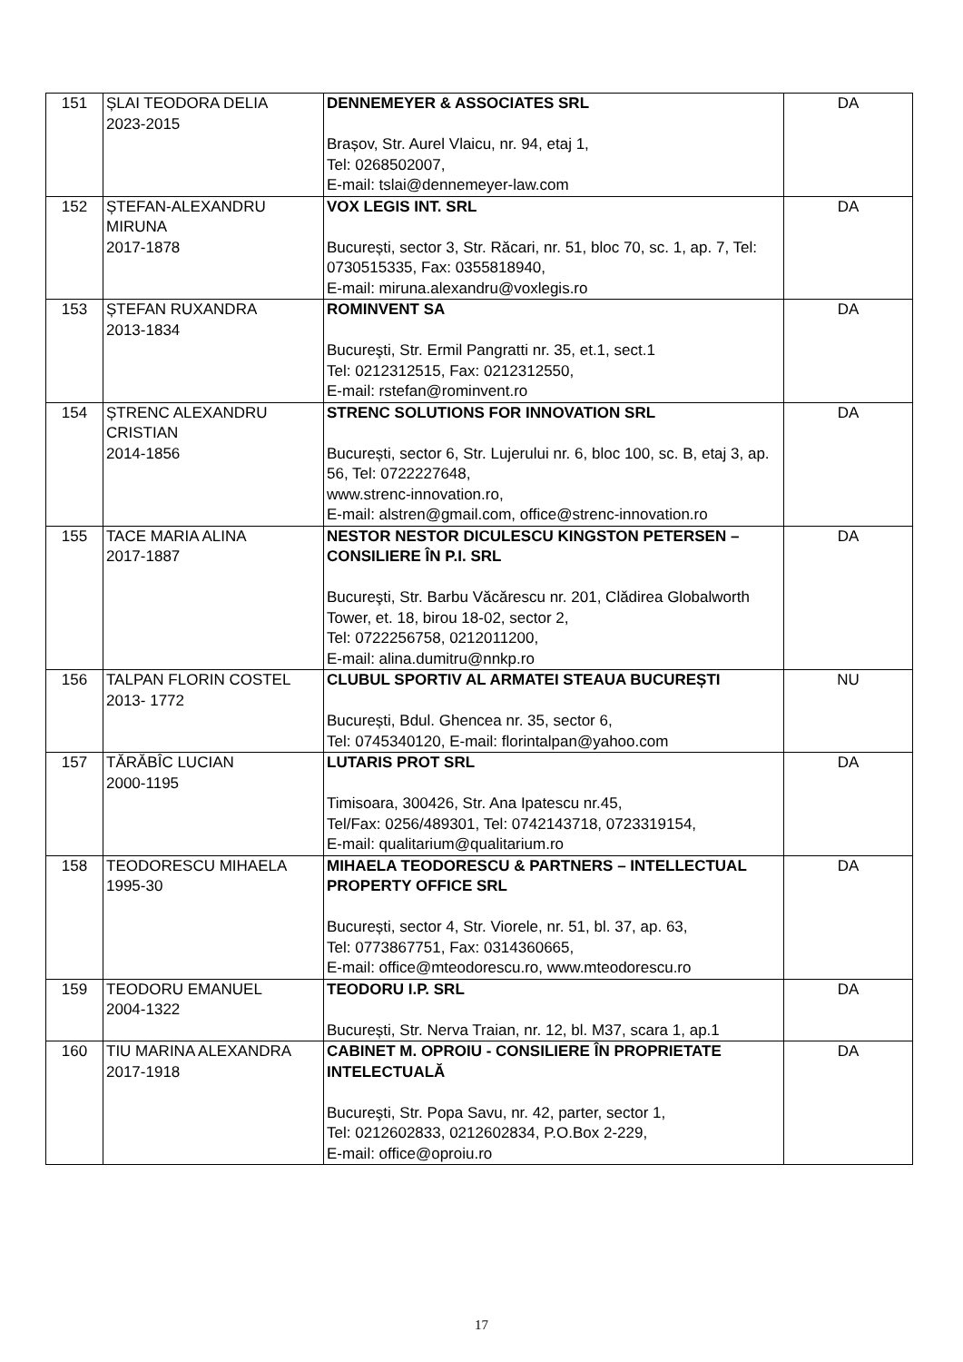| 151 | ȘLAI TEODORA DELIA 2023-2015 | DENNEMEYER & ASSOCIATES SRL Brașov, Str. Aurel Vlaicu, nr. 94, etaj 1, Tel: 0268502007, E-mail: tslai@dennemeyer-law.com | DA |
| 152 | ȘTEFAN-ALEXANDRU MIRUNA 2017-1878 | VOX LEGIS INT. SRL București, sector 3, Str. Răcari, nr. 51, bloc 70, sc. 1, ap. 7, Tel: 0730515335, Fax: 0355818940, E-mail: miruna.alexandru@voxlegis.ro | DA |
| 153 | ȘTEFAN RUXANDRA 2013-1834 | ROMINVENT SA Bucureşti, Str. Ermil Pangratti nr. 35, et.1, sect.1 Tel: 0212312515, Fax: 0212312550, E-mail: rstefan@rominvent.ro | DA |
| 154 | ȘTRENC ALEXANDRU CRISTIAN 2014-1856 | STRENC SOLUTIONS FOR INNOVATION SRL București, sector 6, Str. Lujerului nr. 6, bloc 100, sc. B, etaj 3, ap. 56, Tel: 0722227648, www.strenc-innovation.ro, E-mail: alstren@gmail.com, office@strenc-innovation.ro | DA |
| 155 | TACE MARIA ALINA 2017-1887 | NESTOR NESTOR DICULESCU KINGSTON PETERSEN – CONSILIERE ÎN P.I. SRL Bucureşti, Str. Barbu Văcărescu nr. 201, Clădirea Globalworth Tower, et. 18, birou 18-02, sector 2, Tel: 0722256758, 0212011200, E-mail: alina.dumitru@nnkp.ro | DA |
| 156 | TALPAN FLORIN COSTEL 2013- 1772 | CLUBUL SPORTIV AL ARMATEI STEAUA BUCUREȘTI București, Bdul. Ghencea nr. 35, sector 6, Tel: 0745340120, E-mail: florintalpan@yahoo.com | NU |
| 157 | TĂRĂBÎC LUCIAN 2000-1195 | LUTARIS PROT SRL Timisoara, 300426, Str. Ana Ipatescu nr.45, Tel/Fax: 0256/489301, Tel: 0742143718, 0723319154, E-mail: qualitarium@qualitarium.ro | DA |
| 158 | TEODORESCU MIHAELA 1995-30 | MIHAELA TEODORESCU & PARTNERS – INTELLECTUAL PROPERTY OFFICE SRL București, sector 4, Str. Viorele, nr. 51, bl. 37, ap. 63, Tel: 0773867751, Fax: 0314360665, E-mail: office@mteodorescu.ro, www.mteodorescu.ro | DA |
| 159 | TEODORU EMANUEL 2004-1322 | TEODORU I.P. SRL București, Str. Nerva Traian, nr. 12, bl. M37, scara 1, ap.1 | DA |
| 160 | TIU MARINA ALEXANDRA 2017-1918 | CABINET M. OPROIU - CONSILIERE ÎN PROPRIETATE INTELECTUALĂ Bucureşti, Str. Popa Savu, nr. 42, parter, sector 1, Tel: 0212602833, 0212602834, P.O.Box 2-229, E-mail: office@oproiu.ro | DA |
17